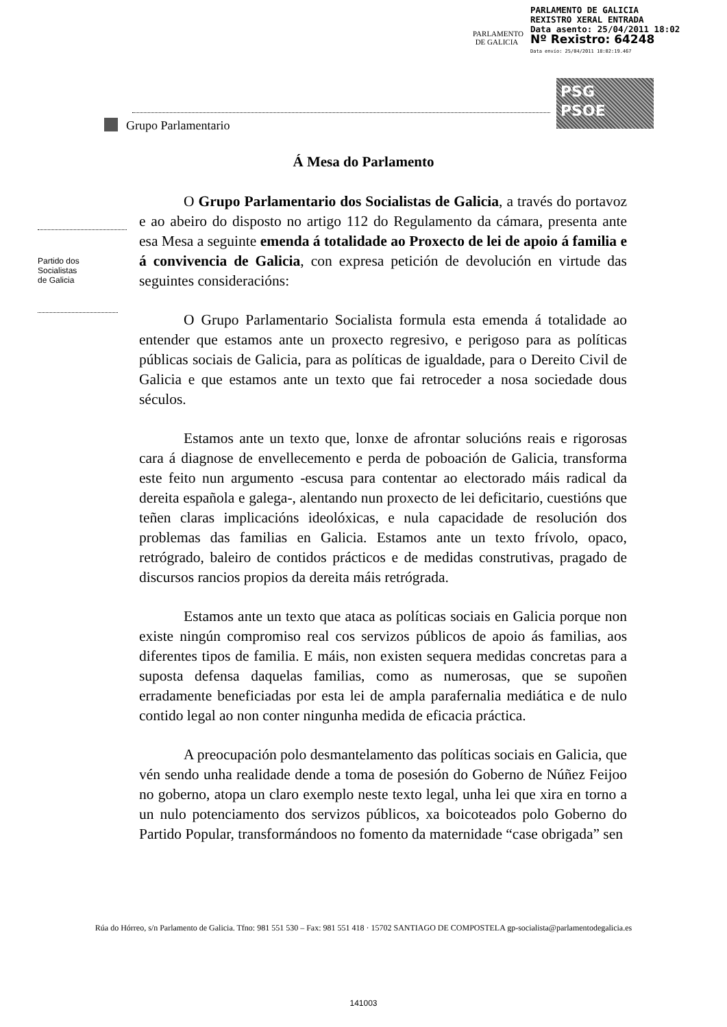PARLAMENTO
DE GALICIA
PARLAMENTO DE GALICIA
REXISTRO XERAL ENTRADA
Data asento: 25/04/2011 18:02
Nº Rexistro: 64248
Data envío: 25/04/2011 18:02:19.467
PSG
PSOE
Grupo Parlamentario
Partido dos
Socialistas
de Galicia
Á Mesa do Parlamento
O Grupo Parlamentario dos Socialistas de Galicia, a través do portavoz e ao abeiro do disposto no artigo 112 do Regulamento da cámara, presenta ante esa Mesa a seguinte emenda á totalidade ao Proxecto de lei de apoio á familia e á convivencia de Galicia, con expresa petición de devolución en virtude das seguintes consideracións:
O Grupo Parlamentario Socialista formula esta emenda á totalidade ao entender que estamos ante un proxecto regresivo, e perigoso para as políticas públicas sociais de Galicia, para as políticas de igualdade, para o Dereito Civil de Galicia e que estamos ante un texto que fai retroceder a nosa sociedade dous séculos.
Estamos ante un texto que, lonxe de afrontar solucións reais e rigorosas cara á diagnose de envellecemento e perda de poboación de Galicia, transforma este feito nun argumento -escusa para contentar ao electorado máis radical da dereita española e galega-, alentando nun proxecto de lei deficitario, cuestións que teñen claras implicacións ideolóxicas, e nula capacidade de resolución dos problemas das familias en Galicia. Estamos ante un texto frívolo, opaco, retrógrado, baleiro de contidos prácticos e de medidas construtivas, pragado de discursos rancios propios da dereita máis retrógrada.
Estamos ante un texto que ataca as políticas sociais en Galicia porque non existe ningún compromiso real cos servizos públicos de apoio ás familias, aos diferentes tipos de familia. E máis, non existen sequera medidas concretas para a suposta defensa daquelas familias, como as numerosas, que se supoñen erradamente beneficiadas por esta lei de ampla parafernalia mediática e de nulo contido legal ao non conter ningunha medida de eficacia práctica.
A preocupación polo desmantelamento das políticas sociais en Galicia, que vén sendo unha realidade dende a toma de posesión do Goberno de Núñez Feijoo no goberno, atopa un claro exemplo neste texto legal, unha lei que xira en torno a un nulo potenciamento dos servizos públicos, xa boicoteados polo Goberno do Partido Popular, transformándoos no fomento da maternidade “case obrigada” sen
Rúa do Hórreo, s/n Parlamento de Galicia. Tfno: 981 551 530 – Fax: 981 551 418 · 15702 SANTIAGO DE COMPOSTELA gp-socialista@parlamentodegalicia.es
141003